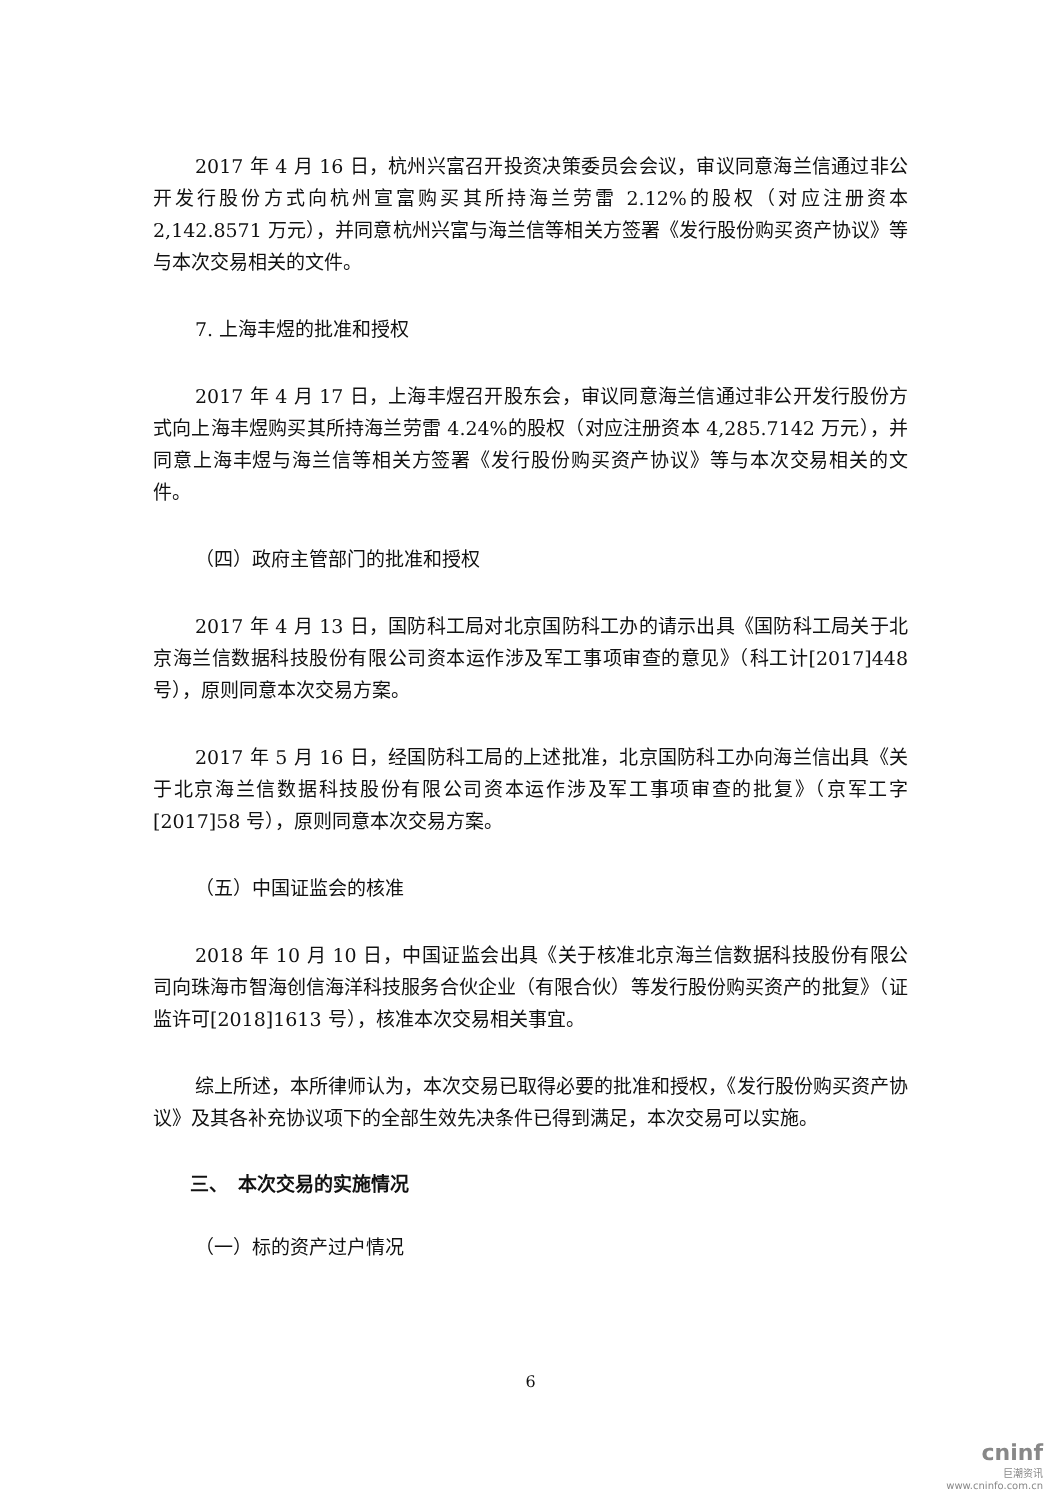2017 年 4 月 16 日，杭州兴富召开投资决策委员会会议，审议同意海兰信通过非公开发行股份方式向杭州宣富购买其所持海兰劳雷 2.12%的股权（对应注册资本 2,142.8571 万元），并同意杭州兴富与海兰信等相关方签署《发行股份购买资产协议》等与本次交易相关的文件。
7. 上海丰煜的批准和授权
2017 年 4 月 17 日，上海丰煜召开股东会，审议同意海兰信通过非公开发行股份方式向上海丰煜购买其所持海兰劳雷 4.24%的股权（对应注册资本 4,285.7142 万元），并同意上海丰煜与海兰信等相关方签署《发行股份购买资产协议》等与本次交易相关的文件。
（四）政府主管部门的批准和授权
2017 年 4 月 13 日，国防科工局对北京国防科工办的请示出具《国防科工局关于北京海兰信数据科技股份有限公司资本运作涉及军工事项审查的意见》（科工计[2017]448 号），原则同意本次交易方案。
2017 年 5 月 16 日，经国防科工局的上述批准，北京国防科工办向海兰信出具《关于北京海兰信数据科技股份有限公司资本运作涉及军工事项审查的批复》（京军工字[2017]58 号），原则同意本次交易方案。
（五）中国证监会的核准
2018 年 10 月 10 日，中国证监会出具《关于核准北京海兰信数据科技股份有限公司向珠海市智海创信海洋科技服务合伙企业（有限合伙）等发行股份购买资产的批复》（证监许可[2018]1613 号），核准本次交易相关事宜。
综上所述，本所律师认为，本次交易已取得必要的批准和授权，《发行股份购买资产协议》及其各补充协议项下的全部生效先决条件已得到满足，本次交易可以实施。
三、　本次交易的实施情况
（一）标的资产过户情况
6
cninf
巨潮资讯
www.cninfo.com.cn